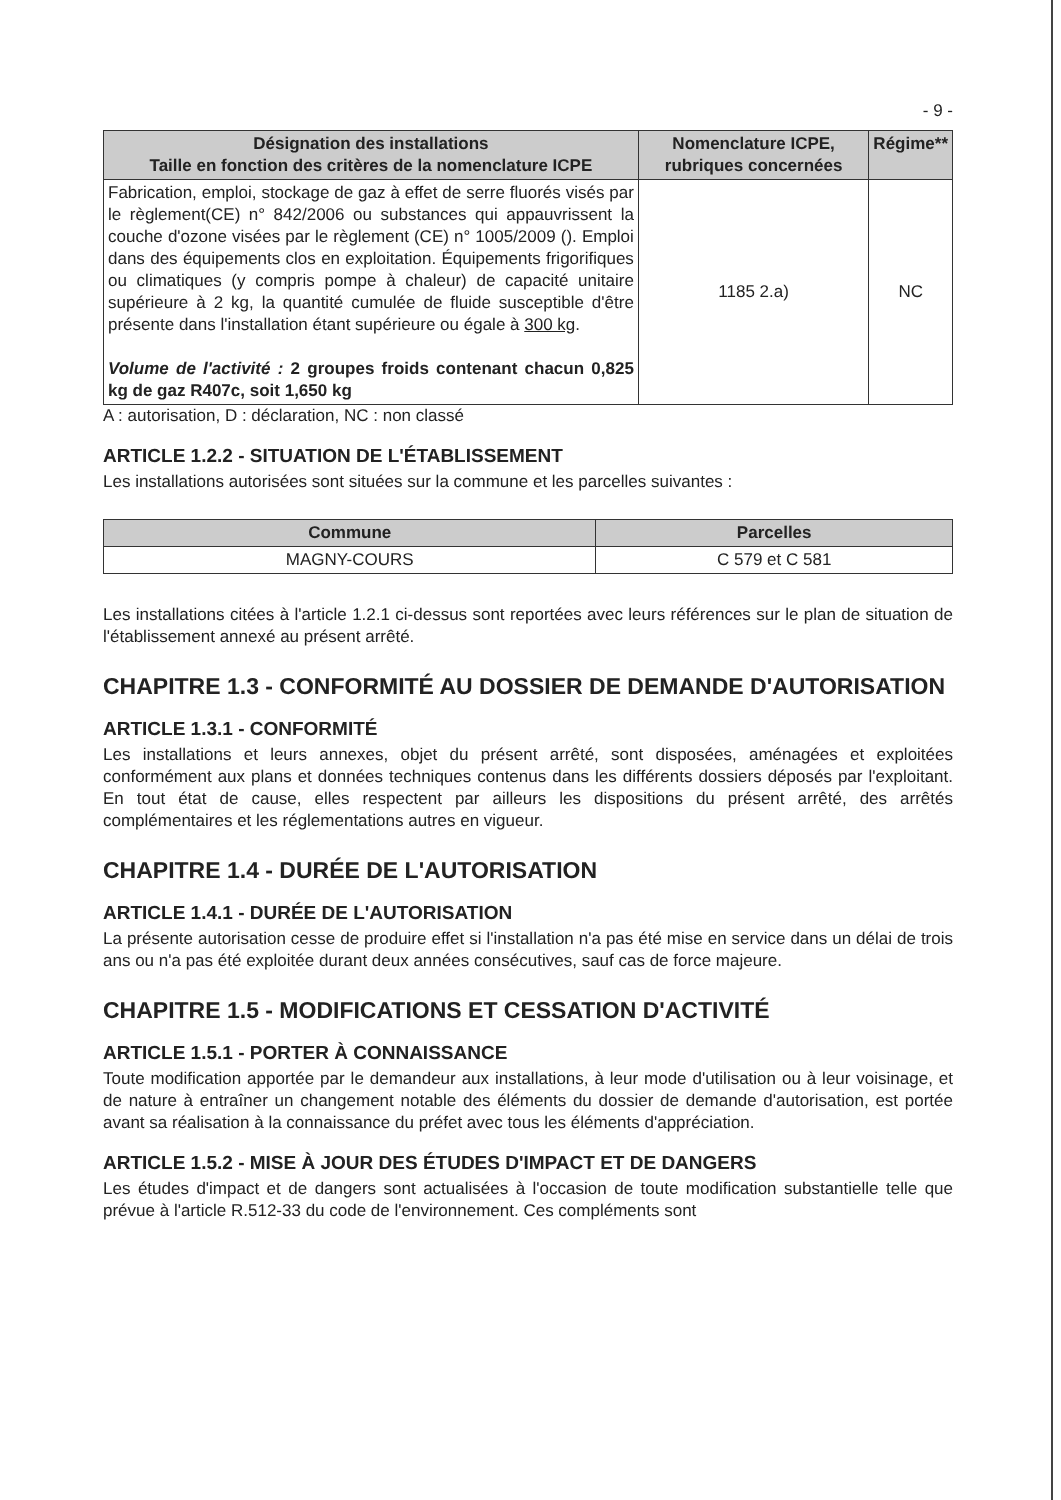- 9 -
| Désignation des installations Taille en fonction des critères de la nomenclature ICPE | Nomenclature ICPE, rubriques concernées | Régime** |
| --- | --- | --- |
| Fabrication, emploi, stockage de gaz à effet de serre fluorés visés par le règlement(CE) n° 842/2006 ou substances qui appauvrissent la couche d'ozone visées par le règlement (CE) n° 1005/2009 (). Emploi dans des équipements clos en exploitation. Équipements frigorifiques ou climatiques (y compris pompe à chaleur) de capacité unitaire supérieure à 2 kg, la quantité cumulée de fluide susceptible d'être présente dans l'installation étant supérieure ou égale à 300 kg . Volume de l'activité : 2 groupes froids contenant chacun 0,825 kg de gaz R407c, soit 1,650 kg | 1185 2.a) | NC |
A : autorisation, D : déclaration, NC : non classé
ARTICLE 1.2.2 - SITUATION DE L'ÉTABLISSEMENT
Les installations autorisées sont situées sur la commune et les parcelles suivantes :
| Commune | Parcelles |
| --- | --- |
| MAGNY-COURS | C 579 et C 581 |
Les installations citées à l'article 1.2.1 ci-dessus sont reportées avec leurs références sur le plan de situation de l'établissement annexé au présent arrêté.
CHAPITRE 1.3 - CONFORMITÉ AU DOSSIER DE DEMANDE D'AUTORISATION
ARTICLE 1.3.1 - CONFORMITÉ
Les installations et leurs annexes, objet du présent arrêté, sont disposées, aménagées et exploitées conformément aux plans et données techniques contenus dans les différents dossiers déposés par l'exploitant. En tout état de cause, elles respectent par ailleurs les dispositions du présent arrêté, des arrêtés complémentaires et les réglementations autres en vigueur.
CHAPITRE 1.4 - DURÉE DE L'AUTORISATION
ARTICLE 1.4.1 - DURÉE DE L'AUTORISATION
La présente autorisation cesse de produire effet si l'installation n'a pas été mise en service dans un délai de trois ans ou n'a pas été exploitée durant deux années consécutives, sauf cas de force majeure.
CHAPITRE 1.5 - MODIFICATIONS ET CESSATION D'ACTIVITÉ
ARTICLE 1.5.1 - PORTER À CONNAISSANCE
Toute modification apportée par le demandeur aux installations, à leur mode d'utilisation ou à leur voisinage, et de nature à entraîner un changement notable des éléments du dossier de demande d'autorisation, est portée avant sa réalisation à la connaissance du préfet avec tous les éléments d'appréciation.
ARTICLE 1.5.2 - MISE À JOUR DES ÉTUDES D'IMPACT ET DE DANGERS
Les études d'impact et de dangers sont actualisées à l'occasion de toute modification substantielle telle que prévue à l'article R.512-33 du code de l'environnement. Ces compléments sont